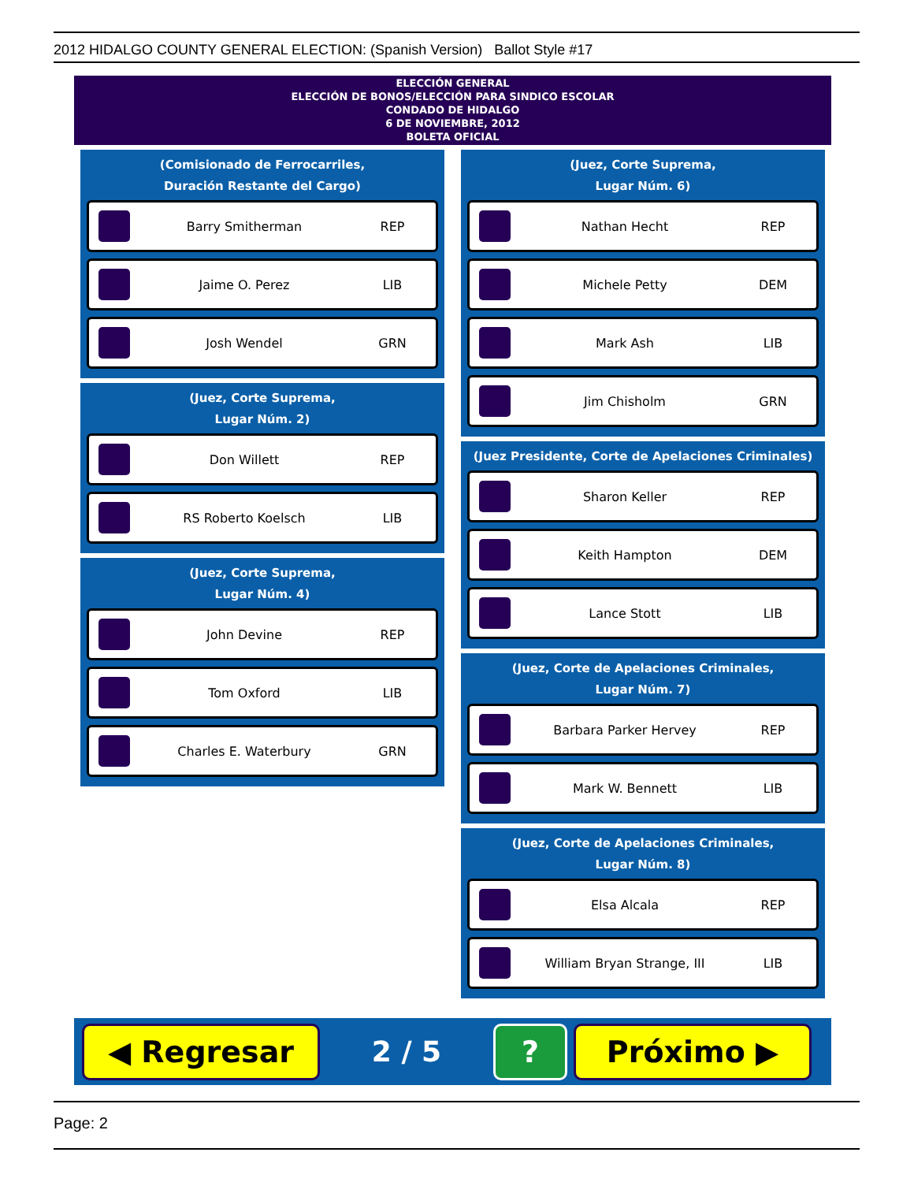2012 HIDALGO COUNTY GENERAL ELECTION: (Spanish Version) Ballot Style #17
ELECCIÓN GENERAL
ELECCIÓN DE BONOS/ELECCIÓN PARA SINDICO ESCOLAR
CONDADO DE HIDALGO
6 DE NOVIEMBRE, 2012
BOLETA OFICIAL
(Comisionado de Ferrocarriles,
Duración Restante del Cargo)
Barry Smitherman REP
Jaime O. Perez LIB
Josh Wendel GRN
(Juez, Corte Suprema,
Lugar Núm. 2)
Don Willett REP
RS Roberto Koelsch LIB
(Juez, Corte Suprema,
Lugar Núm. 4)
John Devine REP
Tom Oxford LIB
Charles E. Waterbury GRN
(Juez, Corte Suprema,
Lugar Núm. 6)
Nathan Hecht REP
Michele Petty DEM
Mark Ash LIB
Jim Chisholm GRN
(Juez Presidente, Corte de Apelaciones Criminales)
Sharon Keller REP
Keith Hampton DEM
Lance Stott LIB
(Juez, Corte de Apelaciones Criminales,
Lugar Núm. 7)
Barbara Parker Hervey REP
Mark W. Bennett LIB
(Juez, Corte de Apelaciones Criminales,
Lugar Núm. 8)
Elsa Alcala REP
William Bryan Strange, III LIB
◀ Regresar
2 / 5
? Próximo ▶
Page: 2